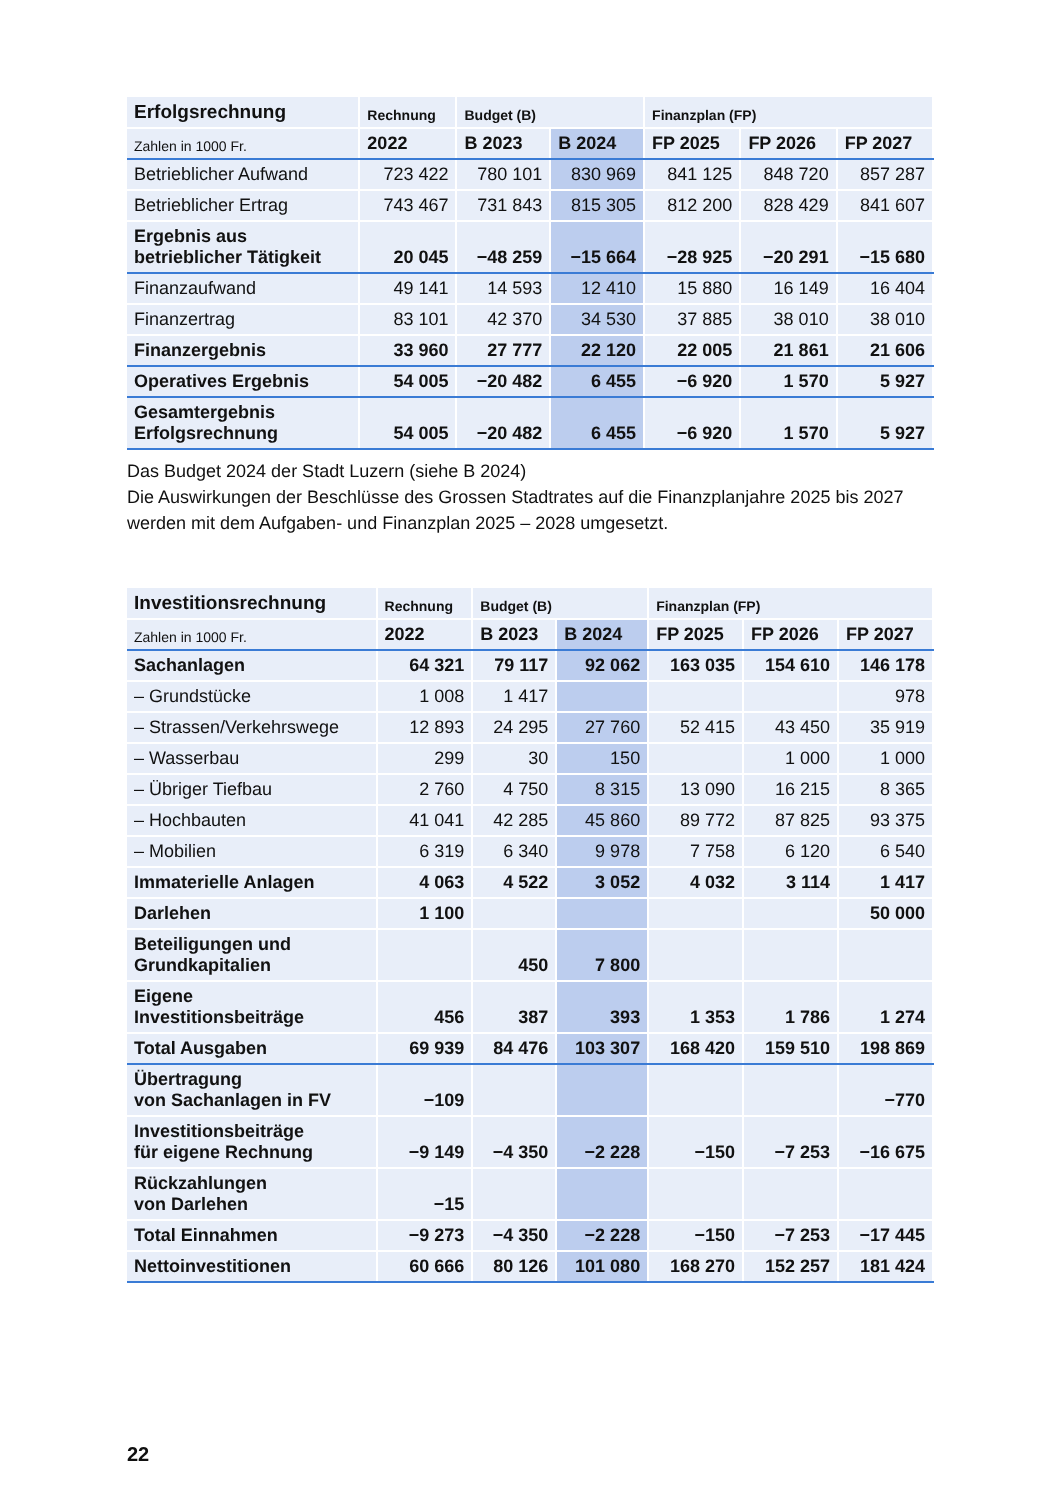| Erfolgsrechnung | Rechnung | Budget (B) | | Finanzplan (FP) | | |
| --- | --- | --- | --- | --- | --- | --- |
| Zahlen in 1000 Fr. | 2022 | B 2023 | B 2024 | FP 2025 | FP 2026 | FP 2027 |
| Betrieblicher Aufwand | 723 422 | 780 101 | 830 969 | 841 125 | 848 720 | 857 287 |
| Betrieblicher Ertrag | 743 467 | 731 843 | 815 305 | 812 200 | 828 429 | 841 607 |
| Ergebnis aus betrieblicher Tätigkeit | 20 045 | −48 259 | −15 664 | −28 925 | −20 291 | −15 680 |
| Finanzaufwand | 49 141 | 14 593 | 12 410 | 15 880 | 16 149 | 16 404 |
| Finanzertrag | 83 101 | 42 370 | 34 530 | 37 885 | 38 010 | 38 010 |
| Finanzergebnis | 33 960 | 27 777 | 22 120 | 22 005 | 21 861 | 21 606 |
| Operatives Ergebnis | 54 005 | −20 482 | 6 455 | −6 920 | 1 570 | 5 927 |
| Gesamtergebnis Erfolgsrechnung | 54 005 | −20 482 | 6 455 | −6 920 | 1 570 | 5 927 |
Das Budget 2024 der Stadt Luzern (siehe B 2024)
Die Auswirkungen der Beschlüsse des Grossen Stadtrates auf die Finanzplanjahre 2025 bis 2027 werden mit dem Aufgaben- und Finanzplan 2025 – 2028 umgesetzt.
| Investitionsrechnung | Rechnung | Budget (B) | | Finanzplan (FP) | | |
| --- | --- | --- | --- | --- | --- | --- |
| Zahlen in 1000 Fr. | 2022 | B 2023 | B 2024 | FP 2025 | FP 2026 | FP 2027 |
| Sachanlagen | 64 321 | 79 117 | 92 062 | 163 035 | 154 610 | 146 178 |
| – Grundstücke | 1 008 | 1 417 | | | | 978 |
| – Strassen/Verkehrswege | 12 893 | 24 295 | 27 760 | 52 415 | 43 450 | 35 919 |
| – Wasserbau | 299 | 30 | 150 | | 1 000 | 1 000 |
| – Übriger Tiefbau | 2 760 | 4 750 | 8 315 | 13 090 | 16 215 | 8 365 |
| – Hochbauten | 41 041 | 42 285 | 45 860 | 89 772 | 87 825 | 93 375 |
| – Mobilien | 6 319 | 6 340 | 9 978 | 7 758 | 6 120 | 6 540 |
| Immaterielle Anlagen | 4 063 | 4 522 | 3 052 | 4 032 | 3 114 | 1 417 |
| Darlehen | 1 100 | | | | | 50 000 |
| Beteiligungen und Grundkapitalien | | 450 | 7 800 | | | |
| Eigene Investitionsbeiträge | 456 | 387 | 393 | 1 353 | 1 786 | 1 274 |
| Total Ausgaben | 69 939 | 84 476 | 103 307 | 168 420 | 159 510 | 198 869 |
| Übertragung von Sachanlagen in FV | −109 | | | | | −770 |
| Investitionsbeiträge für eigene Rechnung | −9 149 | −4 350 | −2 228 | −150 | −7 253 | −16 675 |
| Rückzahlungen von Darlehen | −15 | | | | | |
| Total Einnahmen | −9 273 | −4 350 | −2 228 | −150 | −7 253 | −17 445 |
| Nettoinvestitionen | 60 666 | 80 126 | 101 080 | 168 270 | 152 257 | 181 424 |
22